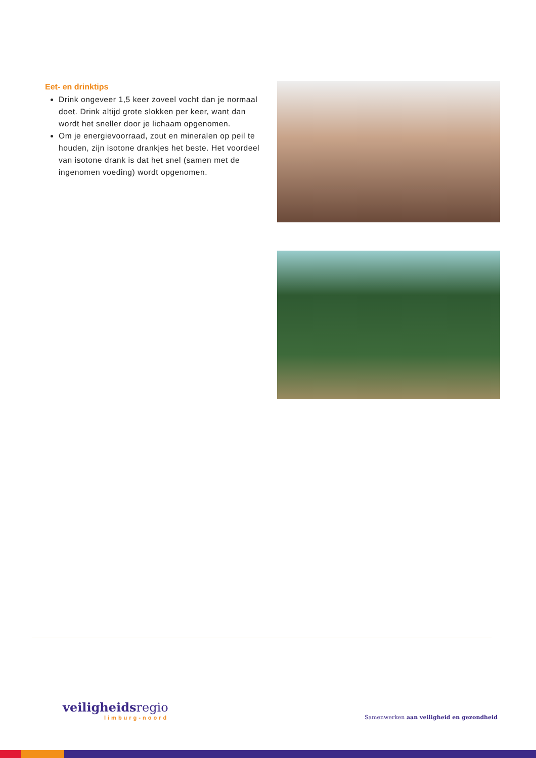Eet- en drinktips
Drink ongeveer 1,5 keer zoveel vocht dan je normaal doet. Drink altijd grote slokken per keer, want dan wordt het sneller door je lichaam opgenomen.
Om je energievoorraad, zout en mineralen op peil te houden, zijn isotone drankjes het beste. Het voordeel van isotone drank is dat het snel (samen met de ingenomen voeding) wordt opgenomen.
veiligheids regio
limburg-noord
Samenwerken aan veiligheid en gezondheid